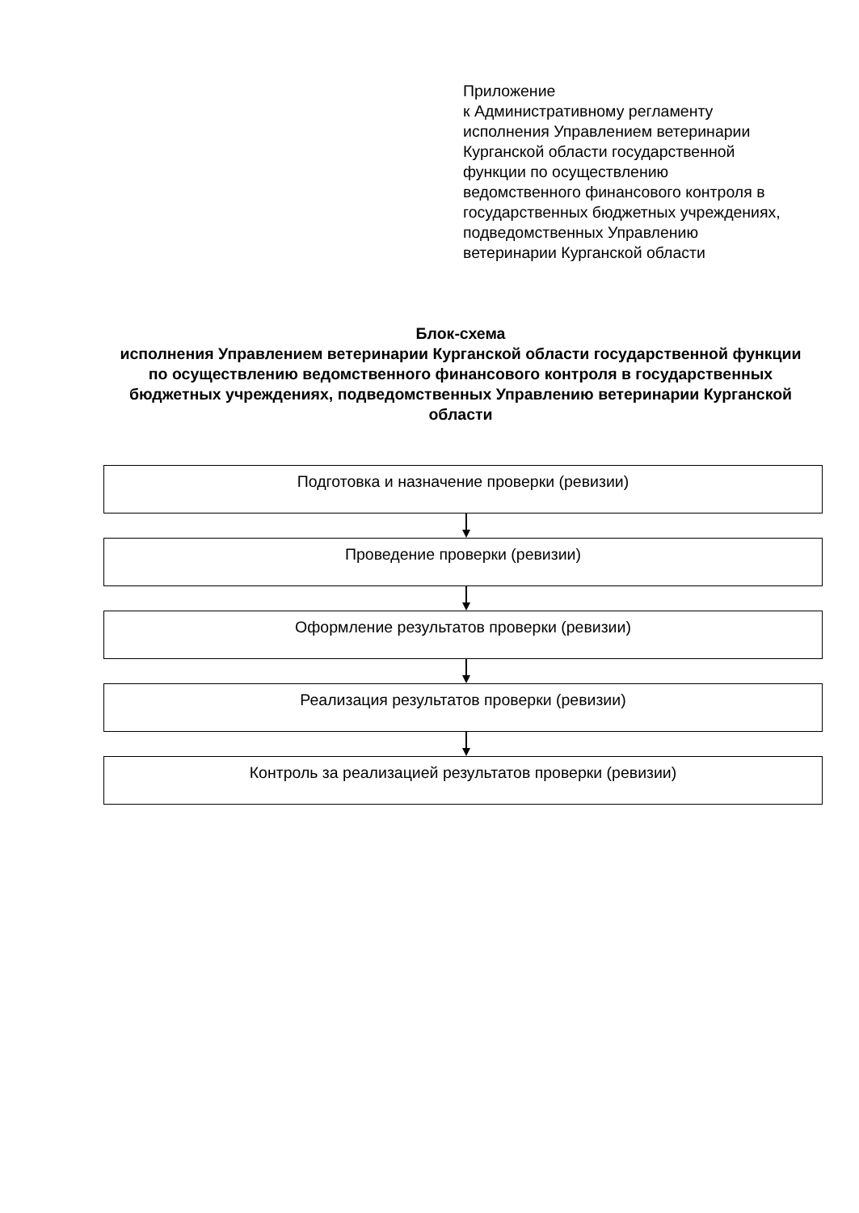Приложение
к Административному регламенту
исполнения Управлением ветеринарии
Курганской области государственной
функции по осуществлению
ведомственного финансового контроля в
государственных бюджетных учреждениях,
подведомственных Управлению
ветеринарии Курганской области
Блок-схема
исполнения Управлением ветеринарии Курганской области государственной функции по осуществлению ведомственного финансового контроля в государственных бюджетных учреждениях, подведомственных Управлению ветеринарии Курганской области
Подготовка и назначение проверки (ревизии)
Проведение проверки (ревизии)
Оформление результатов проверки (ревизии)
Реализация результатов проверки (ревизии)
Контроль за реализацией результатов проверки (ревизии)